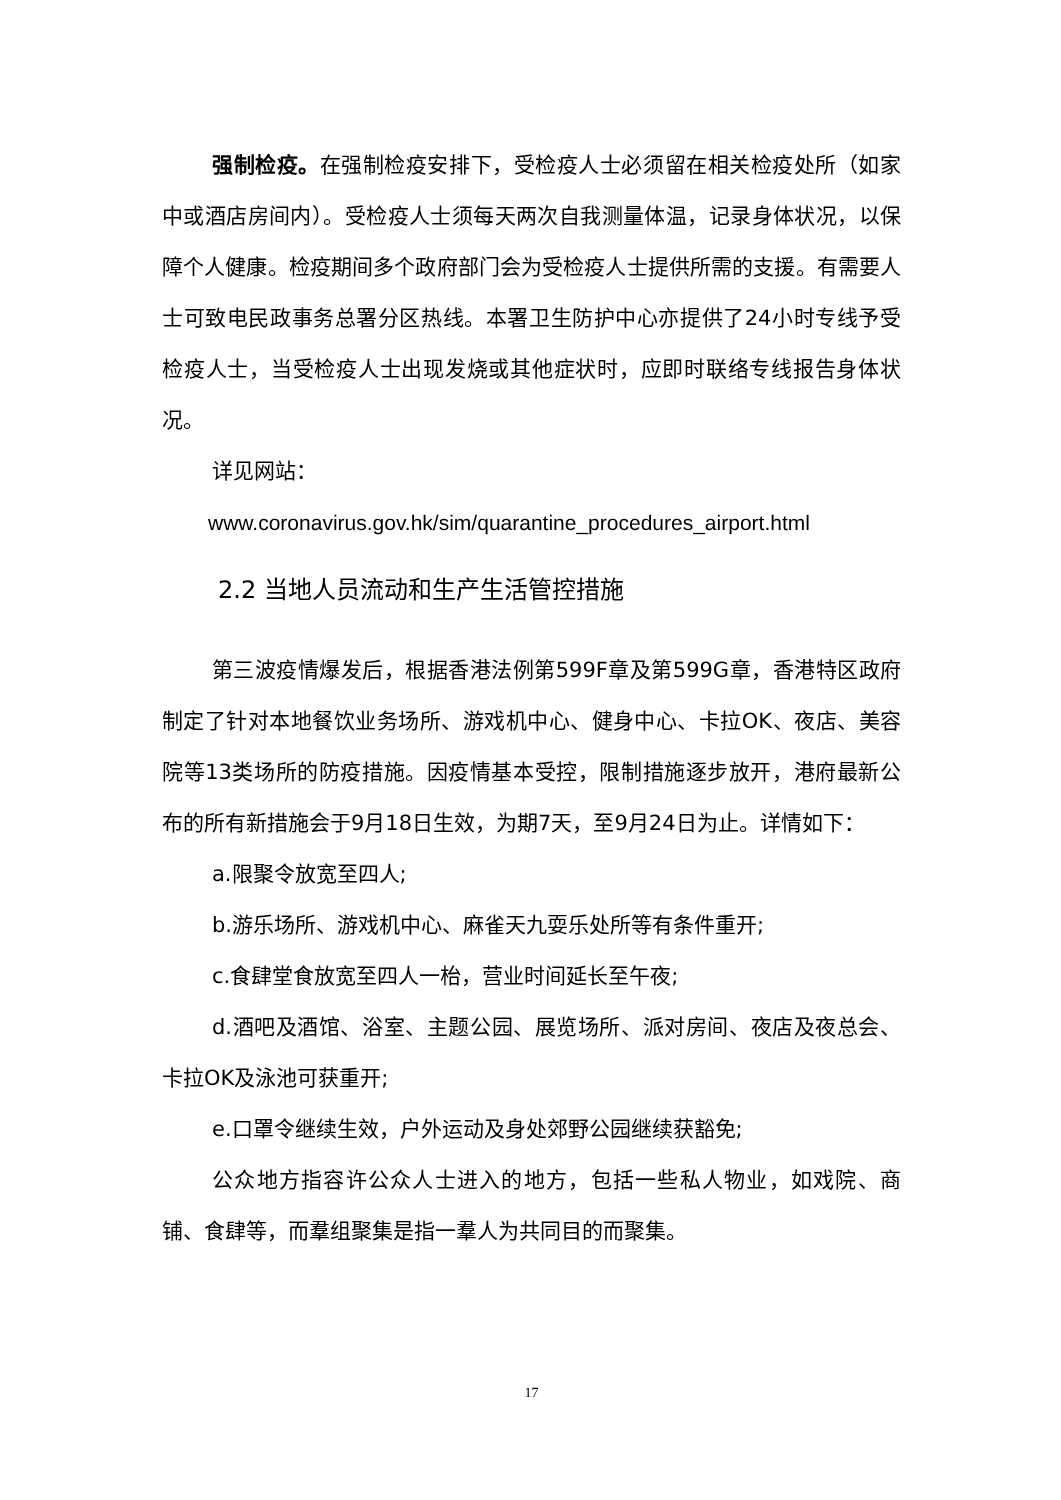强制检疫。在强制检疫安排下，受检疫人士必须留在相关检疫处所（如家中或酒店房间内）。受检疫人士须每天两次自我测量体温，记录身体状况，以保障个人健康。检疫期间多个政府部门会为受检疫人士提供所需的支援。有需要人士可致电民政事务总署分区热线。本署卫生防护中心亦提供了24小时专线予受检疫人士，当受检疫人士出现发烧或其他症状时，应即时联络专线报告身体状况。
详见网站：
www.coronavirus.gov.hk/sim/quarantine_procedures_airport.html
2.2 当地人员流动和生产生活管控措施
第三波疫情爆发后，根据香港法例第599F章及第599G章，香港特区政府制定了针对本地餐饮业务场所、游戏机中心、健身中心、卡拉OK、夜店、美容院等13类场所的防疫措施。因疫情基本受控，限制措施逐步放开，港府最新公布的所有新措施会于9月18日生效，为期7天，至9月24日为止。详情如下：
a.限聚令放宽至四人;
b.游乐场所、游戏机中心、麻雀天九耍乐处所等有条件重开;
c.食肆堂食放宽至四人一枱，营业时间延长至午夜;
d.酒吧及酒馆、浴室、主题公园、展览场所、派对房间、夜店及夜总会、卡拉OK及泳池可获重开;
e.口罩令继续生效，户外运动及身处郊野公园继续获豁免;
公众地方指容许公众人士进入的地方，包括一些私人物业，如戏院、商铺、食肆等，而羣组聚集是指一羣人为共同目的而聚集。
17